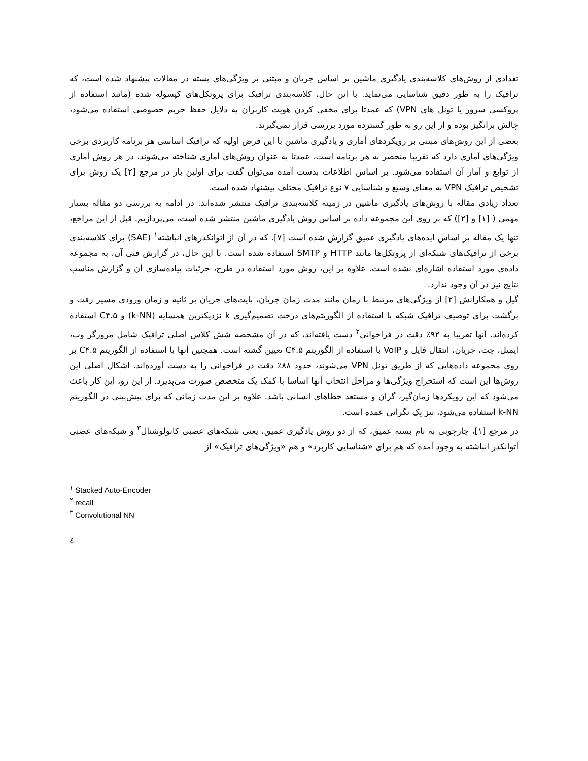تعدادی از روش‌های کلاسه‌بندی یادگیری ماشین بر اساس جریان و مبتنی بر ویژگی‌های بسته در مقالات پیشنهاد شده است، که ترافیک را به طور دقیق شناسایی می‌نماید. با این حال، کلاسه‌بندی ترافیک برای پروتکل‌های کپسوله شده (مانند استفاده از پروکسی سرور یا تونل های VPN) که عمدتا برای مخفی کردن هویت کاربران به دلایل حفظ حریم خصوصی استفاده می‌شود، چالش برانگیز بوده و از این رو به طور گسترده مورد بررسی قرار نمی‌گیرند.
بعضی از این روش‌های مبتنی بر رویکردهای آماری و یادگیری ماشین با این فرض اولیه که ترافیک اساسی هر برنامه کاربردی برخی ویژگی‌های آماری دارد که تقریبا منحصر به هر برنامه است، عمدتا به عنوان روش‌های آماری شناخته می‌شوند. در هر روش آماری از توابع و آمار آن استفاده می‌شود. بر اساس اطلاعات بدست آمده می‌توان گفت برای اولین بار در مرجع [۲] یک روش برای تشخیص ترافیک VPN به معنای وسیع و شناسایی ۷ نوع ترافیک مختلف پیشنهاد شده است.
تعداد زیادی مقاله با روش‌های یادگیری ماشین در زمینه کلاسه‌بندی ترافیک منتشر شده‌اند. در ادامه به بررسی دو مقاله بسیار مهمی ( [۱] و [۲]) که بر روی این مجموعه داده بر اساس روش یادگیری ماشین منتشر شده است، می‌پردازیم. قبل از این مراجع، تنها یک مقاله بر اساس ایده‌های یادگیری عمیق گزارش شده است [۷]. که در آن از اتوانکدرهای انباشته<sup>۱</sup> (SAE) برای کلاسه‌بندی برخی از ترافیک‌های شبکه‌ای از پروتکل‌ها مانند HTTP و SMTP استفاده شده است. با این حال، در گزارش فنی آن، به مجموعه داده‌ی مورد استفاده اشاره‌ای نشده است. علاوه بر این، روش مورد استفاده در طرح، جزئیات پیاده‌سازی آن و گزارش مناسب نتایج نیز در آن وجود ندارد.
گیل و همکارانش [۲] از ویژگی‌های مرتبط با زمان مانند مدت زمان جریان، بایت‌های جریان بر ثانیه و زمان ورودی مسیر رفت و برگشت برای توصیف ترافیک شبکه با استفاده از الگوریتم‌های درخت تصمیم‌گیری k نزدیکترین همسایه (k-NN) و C۴.۵ استفاده کرده‌اند. آنها تقریبا به ۹۲٪ دقت در فراخوانی<sup>۲</sup> دست یافته‌اند، که در آن مشخصه شش کلاس اصلی ترافیک شامل مرورگر وب، ایمیل، چت، جریان، انتقال فایل و VoIP با استفاده از الگوریتم C۴.۵ تعیین گشته است. همچنین آنها با استفاده از الگوریتم C۴.۵ بر روی مجموعه داده‌هایی که از طریق تونل VPN می‌شوند، حدود ۸۸٪ دقت در فراخوانی را به دست آورده‌اند. اشکال اصلی این روش‌ها این است که استخراج ویژگی‌ها و مراحل انتخاب آنها اساسا با کمک یک متخصص صورت می‌پذیرد. از این رو، این کار باعث می‌شود که این رویکردها زمان‌گیر، گران و مستعد خطاهای انسانی باشد. علاوه بر این مدت زمانی که برای پیش‌بینی در الگوریتم k-NN استفاده می‌شود، نیز یک نگرانی عمده است.
در مرجع [۱]، چارچوبی به نام بسته عمیق، که از دو روش یادگیری عمیق، یعنی شبکه‌های عصبی کانولوشنال<sup>۳</sup> و شبکه‌های عصبی آتوانکدر انباشته به وجود آمده که هم برای «شناسایی کاربرد» و هم «ویژگی‌های ترافیک» از
<sup>۱</sup> Stacked Auto-Encoder
<sup>۲</sup> recall
<sup>۳</sup> Convolutional NN
٤